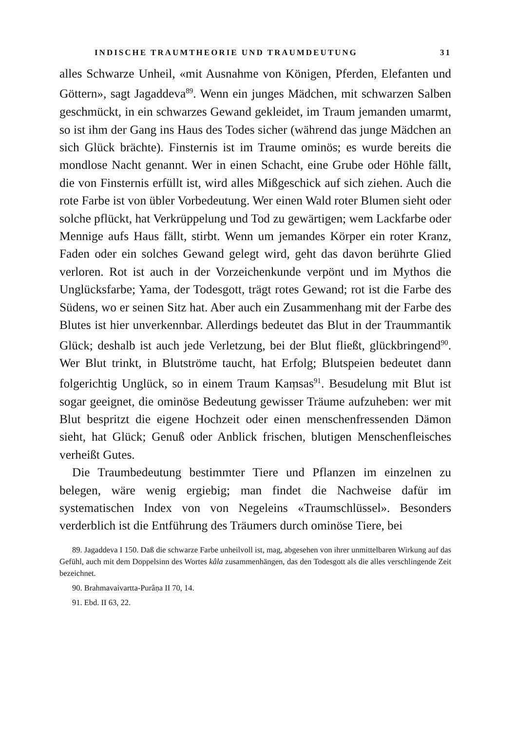INDISCHE TRAUMTHEORIE UND TRAUMDEUTUNG 31
alles Schwarze Unheil, «mit Ausnahme von Königen, Pferden, Elefanten und Göttern», sagt Jagaddeva<sup>89</sup>. Wenn ein junges Mädchen, mit schwarzen Salben geschmückt, in ein schwarzes Gewand gekleidet, im Traum jemanden umarmt, so ist ihm der Gang ins Haus des Todes sicher (während das junge Mädchen an sich Glück brächte). Finsternis ist im Traume ominös; es wurde bereits die mondlose Nacht genannt. Wer in einen Schacht, eine Grube oder Höhle fällt, die von Finsternis erfüllt ist, wird alles Mißgeschick auf sich ziehen. Auch die rote Farbe ist von übler Vorbedeutung. Wer einen Wald roter Blumen sieht oder solche pflückt, hat Verkrüppelung und Tod zu gewärtigen; wem Lackfarbe oder Mennige aufs Haus fällt, stirbt. Wenn um jemandes Körper ein roter Kranz, Faden oder ein solches Gewand gelegt wird, geht das davon berührte Glied verloren. Rot ist auch in der Vorzeichenkunde verpönt und im Mythos die Unglücksfarbe; Yama, der Todesgott, trägt rotes Gewand; rot ist die Farbe des Südens, wo er seinen Sitz hat. Aber auch ein Zusammenhang mit der Farbe des Blutes ist hier unverkennbar. Allerdings bedeutet das Blut in der Traummantik Glück; deshalb ist auch jede Verletzung, bei der Blut fließt, glückbringend<sup>90</sup>. Wer Blut trinkt, in Blutströme taucht, hat Erfolg; Blutspeien bedeutet dann folgerichtig Unglück, so in einem Traum Kaṃsas<sup>91</sup>. Besudelung mit Blut ist sogar geeignet, die ominöse Bedeutung gewisser Träume aufzuheben: wer mit Blut bespritzt die eigene Hochzeit oder einen menschenfressenden Dämon sieht, hat Glück; Genuß oder Anblick frischen, blutigen Menschenfleisches verheißt Gutes.
Die Traumbedeutung bestimmter Tiere und Pflanzen im einzelnen zu belegen, wäre wenig ergiebig; man findet die Nachweise dafür im systematischen Index von von Negeleins «Traumschlüssel». Besonders verderblich ist die Entführung des Träumers durch ominöse Tiere, bei
89. Jagaddeva I 150. Daß die schwarze Farbe unheilvoll ist, mag, abgesehen von ihrer unmittelbaren Wirkung auf das Gefühl, auch mit dem Doppelsinn des Wortes kâla zusammenhängen, das den Todesgott als die alles verschlingende Zeit bezeichnet.
90. Brahmavaivartta-Purâṇa II 70, 14.
91. Ebd. II 63, 22.